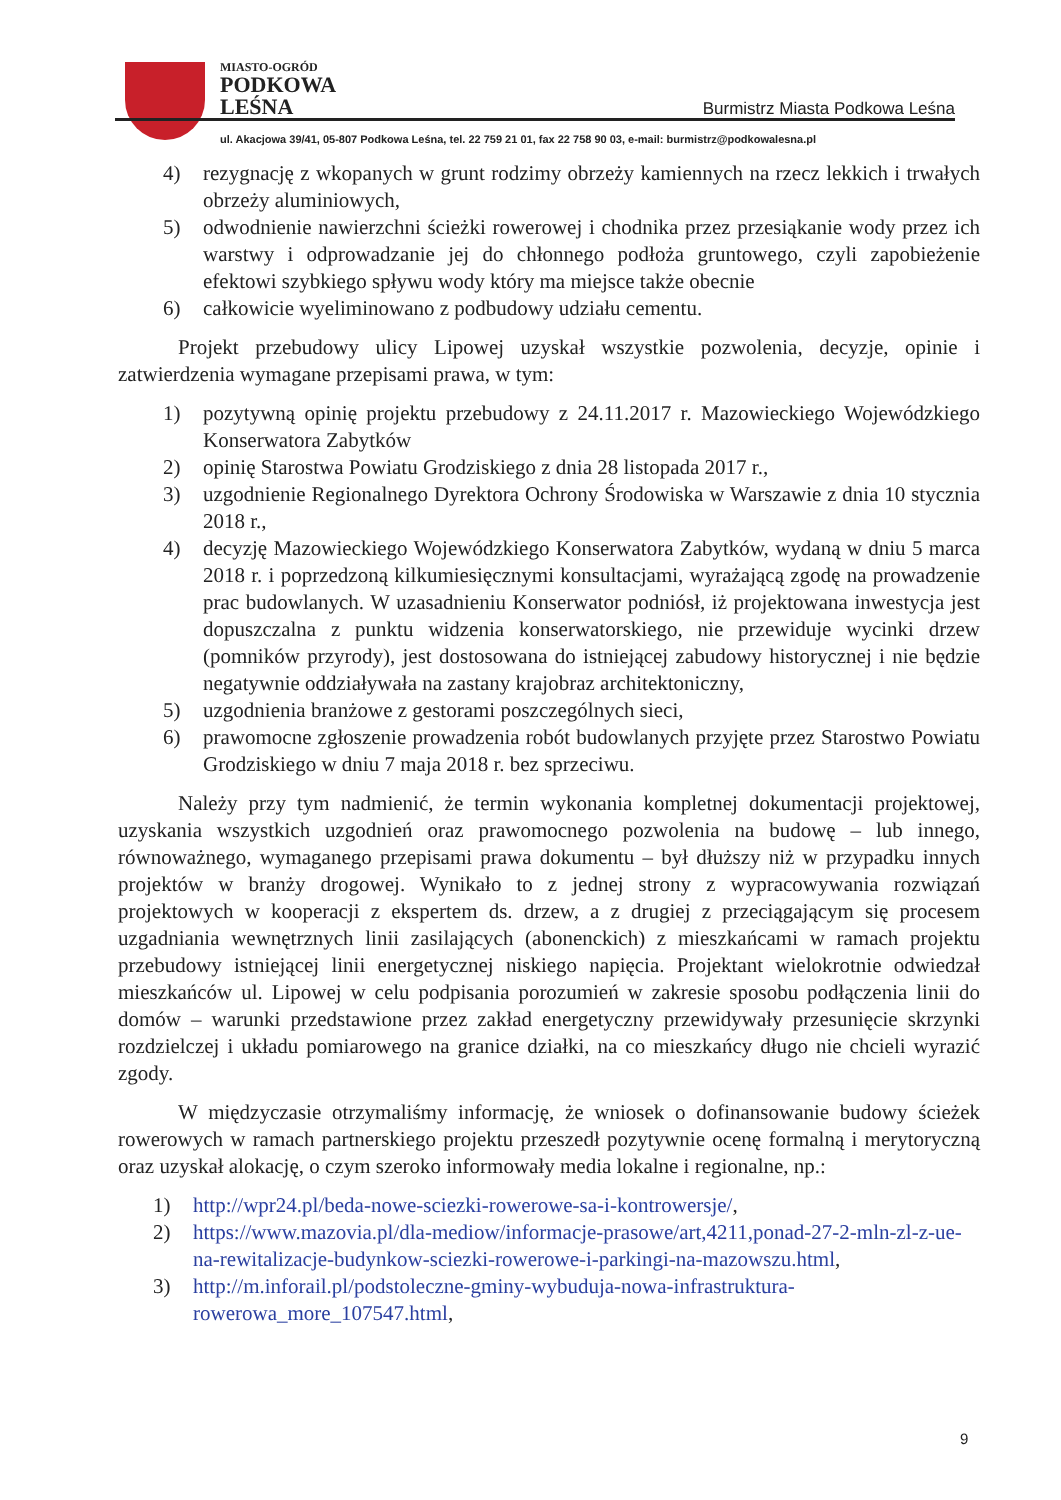MIASTO-OGRÓD
PODKOWA
LEŚNA
Burmistrz Miasta Podkowa Leśna
ul. Akacjowa 39/41, 05-807 Podkowa Leśna, tel. 22 759 21 01, fax 22 758 90 03, e-mail: burmistrz@podkowalesna.pl
4) rezygnację z wkopanych w grunt rodzimy obrzeży kamiennych na rzecz lekkich i trwałych obrzeży aluminiowych,
5) odwodnienie nawierzchni ścieżki rowerowej i chodnika przez przesiąkanie wody przez ich warstwy i odprowadzanie jej do chłonnego podłoża gruntowego, czyli zapobieżenie efektowi szybkiego spływu wody który ma miejsce także obecnie
6) całkowicie wyeliminowano z podbudowy udziału cementu.
Projekt przebudowy ulicy Lipowej uzyskał wszystkie pozwolenia, decyzje, opinie i zatwierdzenia wymagane przepisami prawa, w tym:
1) pozytywną opinię projektu przebudowy z 24.11.2017 r. Mazowieckiego Wojewódzkiego Konserwatora Zabytków
2) opinię Starostwa Powiatu Grodziskiego z dnia 28 listopada 2017 r.,
3) uzgodnienie Regionalnego Dyrektora Ochrony Środowiska w Warszawie z dnia 10 stycznia 2018 r.,
4) decyzję Mazowieckiego Wojewódzkiego Konserwatora Zabytków, wydaną w dniu 5 marca 2018 r. i poprzedzoną kilkumiesięcznymi konsultacjami, wyrażającą zgodę na prowadzenie prac budowlanych. W uzasadnieniu Konserwator podniósł, iż projektowana inwestycja jest dopuszczalna z punktu widzenia konserwatorskiego, nie przewiduje wycinki drzew (pomników przyrody), jest dostosowana do istniejącej zabudowy historycznej i nie będzie negatywnie oddziaływała na zastany krajobraz architektoniczny,
5) uzgodnienia branżowe z gestorami poszczególnych sieci,
6) prawomocne zgłoszenie prowadzenia robót budowlanych przyjęte przez Starostwo Powiatu Grodziskiego w dniu 7 maja 2018 r. bez sprzeciwu.
Należy przy tym nadmienić, że termin wykonania kompletnej dokumentacji projektowej, uzyskania wszystkich uzgodnień oraz prawomocnego pozwolenia na budowę – lub innego, równoważnego, wymaganego przepisami prawa dokumentu – był dłuższy niż w przypadku innych projektów w branży drogowej. Wynikało to z jednej strony z wypracowywania rozwiązań projektowych w kooperacji z ekspertem ds. drzew, a z drugiej z przeciągającym się procesem uzgadniania wewnętrznych linii zasilających (abonenckich) z mieszkańcami w ramach projektu przebudowy istniejącej linii energetycznej niskiego napięcia. Projektant wielokrotnie odwiedzał mieszkańców ul. Lipowej w celu podpisania porozumień w zakresie sposobu podłączenia linii do domów – warunki przedstawione przez zakład energetyczny przewidywały przesunięcie skrzynki rozdzielczej i układu pomiarowego na granice działki, na co mieszkańcy długo nie chcieli wyrazić zgody.
W międzyczasie otrzymaliśmy informację, że wniosek o dofinansowanie budowy ścieżek rowerowych w ramach partnerskiego projektu przeszedł pozytywnie ocenę formalną i merytoryczną oraz uzyskał alokację, o czym szeroko informowały media lokalne i regionalne, np.:
1) http://wpr24.pl/beda-nowe-sciezki-rowerowe-sa-i-kontrowersje/,
2) https://www.mazovia.pl/dla-mediow/informacje-prasowe/art,4211,ponad-27-2-mln-zl-z-ue-na-rewitalizacje-budynkow-sciezki-rowerowe-i-parkingi-na-mazowszu.html,
3) http://m.inforail.pl/podstoleczne-gminy-wybuduja-nowa-infrastruktura-rowerowa_more_107547.html,
9